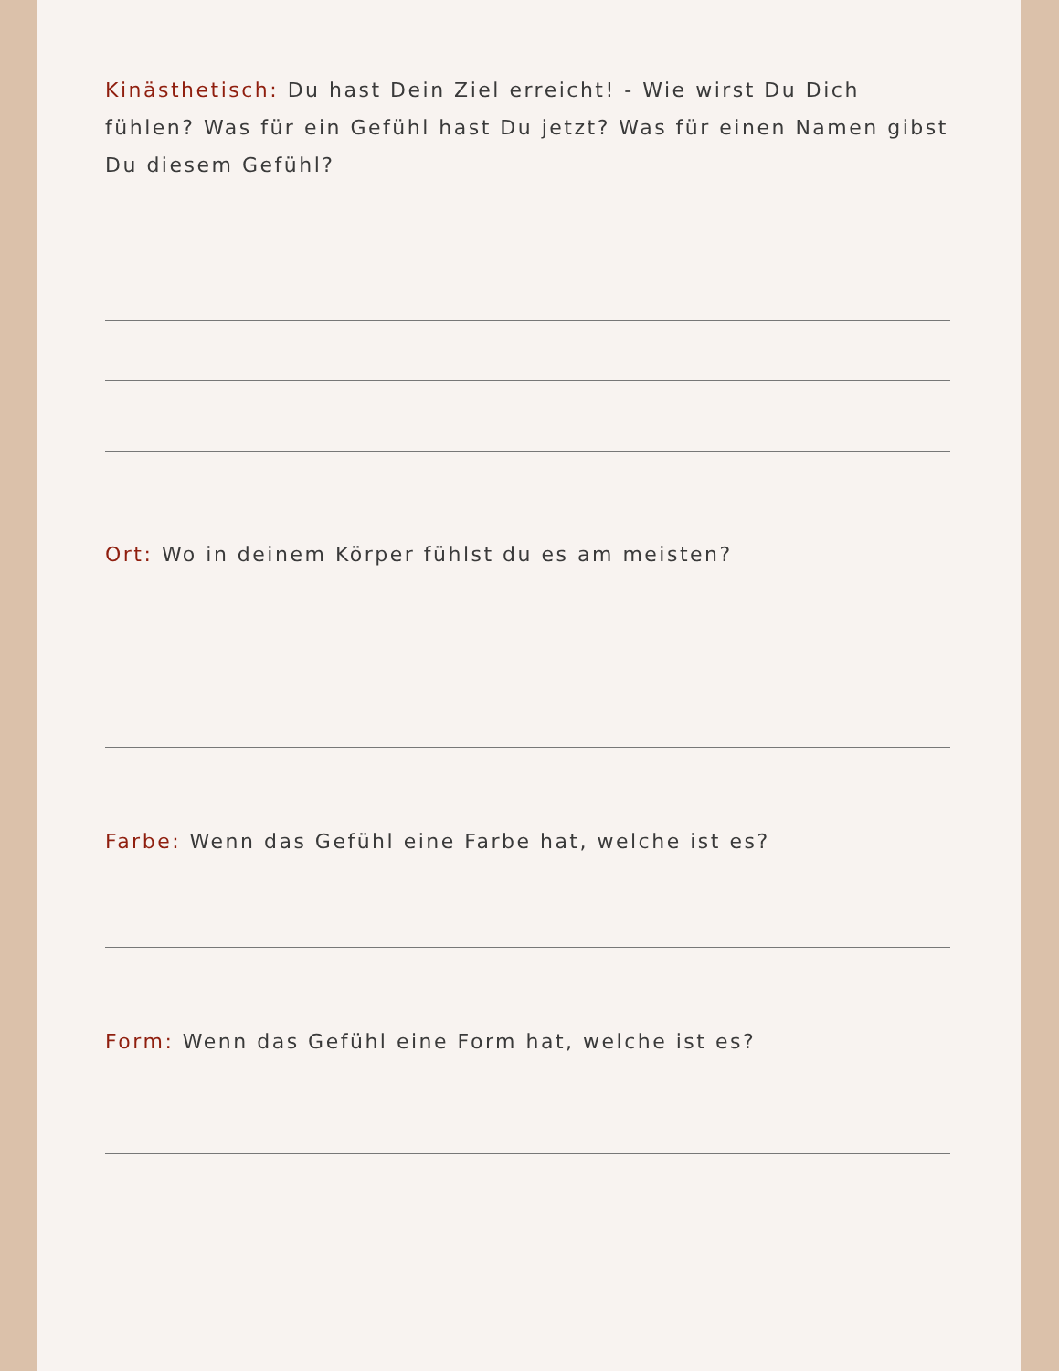Kinästhetisch: Du hast Dein Ziel erreicht! - Wie wirst Du Dich fühlen? Was für ein Gefühl hast Du jetzt? Was für einen Namen gibst Du diesem Gefühl?
Ort: Wo in deinem Körper fühlst du es am meisten?
Farbe: Wenn das Gefühl eine Farbe hat, welche ist es?
Form: Wenn das Gefühl eine Form hat, welche ist es?